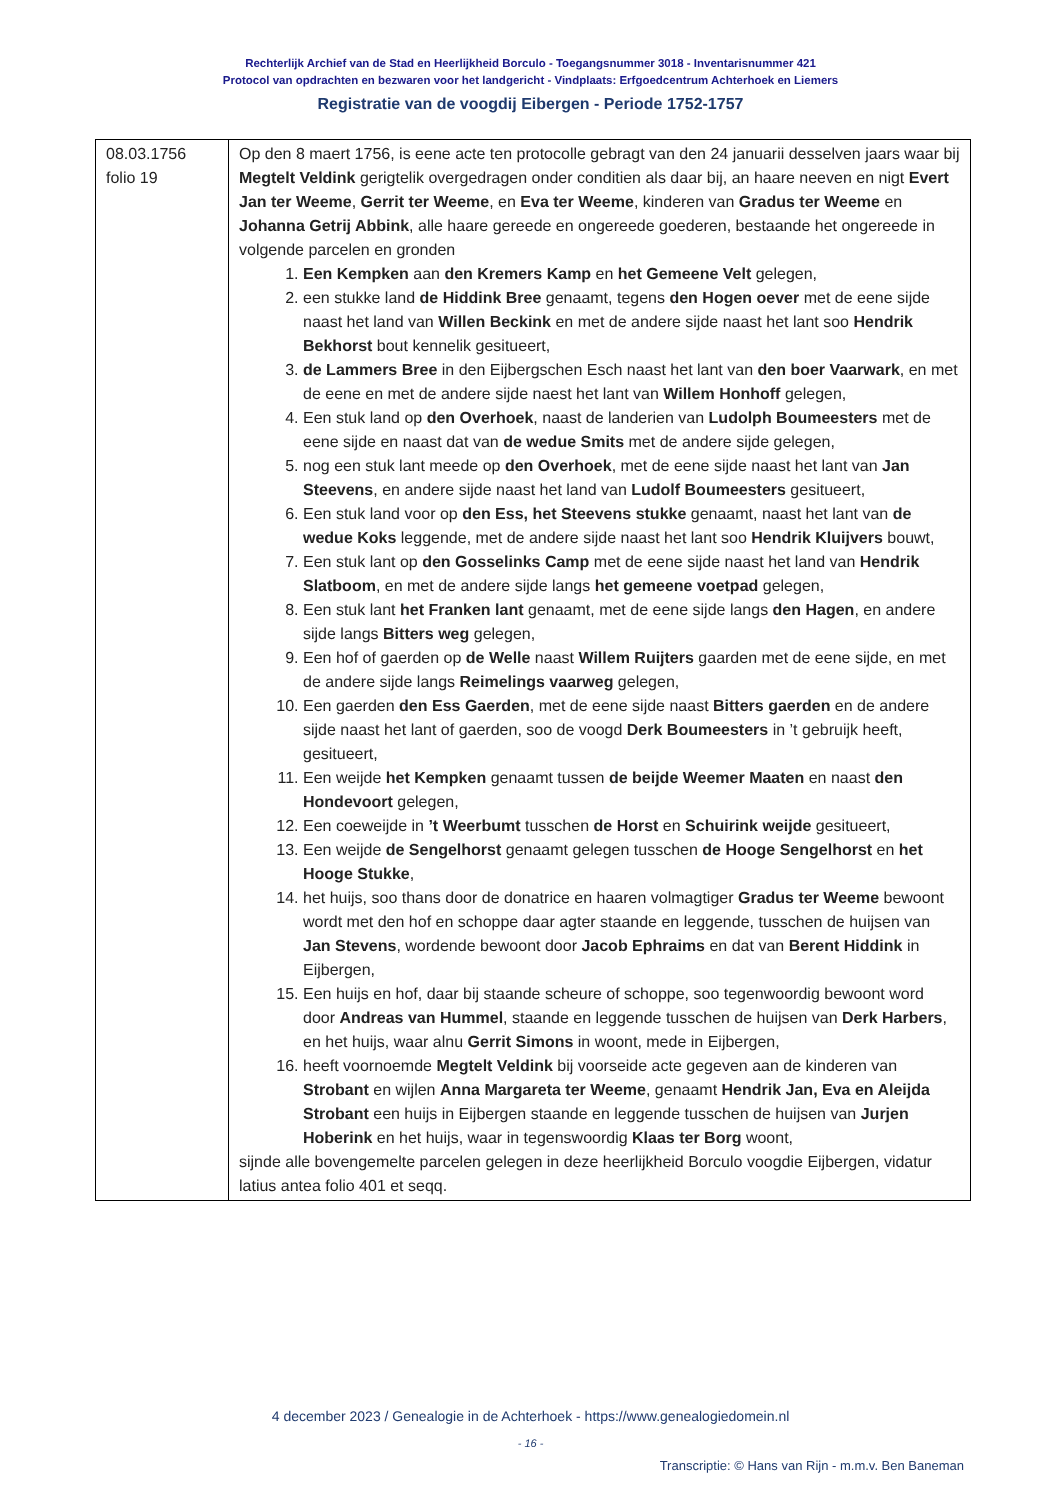Rechterlijk Archief van de Stad en Heerlijkheid Borculo - Toegangsnummer 3018 - Inventarisnummer 421
Protocol van opdrachten en bezwaren voor het landgericht - Vindplaats: Erfgoedcentrum Achterhoek en Liemers
Registratie van de voogdij Eibergen - Periode 1752-1757
| 08.03.1756 folio 19 | Op den 8 maert 1756, is eene acte ten protocolle gebragt van den 24 januarii desselven jaars waar bij Megtelt Veldink gerigtelik overgedragen onder conditien als daar bij, an haare neeven en nigt Evert Jan ter Weeme , Gerrit ter Weeme , en Eva ter Weeme , kinderen van Gradus ter Weeme en Johanna Getrij Abbink , alle haare gereede en ongereede goederen, bestaande het ongereede in volgende parcelen en gronden 1. Een Kempken aan den Kremers Kamp en het Gemeene Velt gelegen, 2. een stukke land de Hiddink Bree genaamt, tegens den Hogen oever met de eene sijde naast het land van Willen Beckink en met de andere sijde naast het lant soo Hendrik Bekhorst bout kennelik gesitueert, 3. de Lammers Bree in den Eijbergschen Esch naast het lant van den boer Vaarwark , en met de eene en met de andere sijde naest het lant van Willem Honhoff gelegen, 4. Een stuk land op den Overhoek , naast de landerien van Ludolph Boumeesters met de eene sijde en naast dat van de wedue Smits met de andere sijde gelegen, 5. nog een stuk lant meede op den Overhoek , met de eene sijde naast het lant van Jan Steevens , en andere sijde naast het land van Ludolf Boumeesters gesitueert, 6. Een stuk land voor op den Ess, het Steevens stukke genaamt, naast het lant van de wedue Koks leggende, met de andere sijde naast het lant soo Hendrik Kluijvers bouwt, 7. Een stuk lant op den Gosselinks Camp met de eene sijde naast het land van Hendrik Slatboom , en met de andere sijde langs het gemeene voetpad gelegen, 8. Een stuk lant het Franken lant genaamt, met de eene sijde langs den Hagen , en andere sijde langs Bitters weg gelegen, 9. Een hof of gaerden op de Welle naast Willem Ruijters gaarden met de eene sijde, en met de andere sijde langs Reimelings vaarweg gelegen, 10. Een gaerden den Ess Gaerden , met de eene sijde naast Bitters gaerden en de andere sijde naast het lant of gaerden, soo de voogd Derk Boumeesters in ’t gebruijk heeft, gesitueert, 11. Een weijde het Kempken genaamt tussen de beijde Weemer Maaten en naast den Hondevoort gelegen, 12. Een coeweijde in ’t Weerbumt tusschen de Horst en Schuirink weijde gesitueert, 13. Een weijde de Sengelhorst genaamt gelegen tusschen de Hooge Sengelhorst en het Hooge Stukke , 14. het huijs, soo thans door de donatrice en haaren volmagtiger Gradus ter Weeme bewoont wordt met den hof en schoppe daar agter staande en leggende, tusschen de huijsen van Jan Stevens , wordende bewoont door Jacob Ephraims en dat van Berent Hiddink in Eijbergen, 15. Een huijs en hof, daar bij staande scheure of schoppe, soo tegenwoordig bewoont word door Andreas van Hummel , staande en leggende tusschen de huijsen van Derk Harbers , en het huijs, waar alnu Gerrit Simons in woont, mede in Eijbergen, 16. heeft voornoemde Megtelt Veldink bij voorseide acte gegeven aan de kinderen van Strobant en wijlen Anna Margareta ter Weeme , genaamt Hendrik Jan, Eva en Aleijda Strobant een huijs in Eijbergen staande en leggende tusschen de huijsen van Jurjen Hoberink en het huijs, waar in tegenswoordig Klaas ter Borg woont, sijnde alle bovengemelte parcelen gelegen in deze heerlijkheid Borculo voogdie Eijbergen, vidatur latius antea folio 401 et seqq. |
4 december 2023 / Genealogie in de Achterhoek - https://www.genealogiedomein.nl
- 16 -
Transcriptie: © Hans van Rijn - m.m.v. Ben Baneman